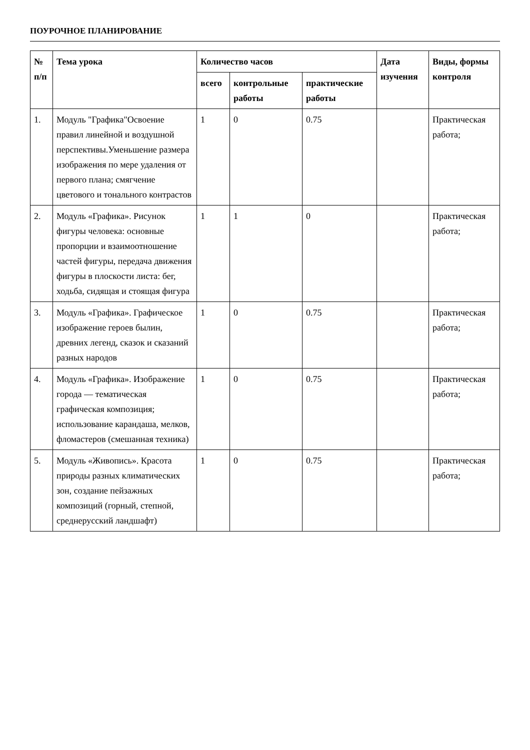ПОУРОЧНОЕ ПЛАНИРОВАНИЕ
| № п/п | Тема урока | Количество часов | | | Дата изучения | Виды, формы контроля |
| --- | --- | --- | --- | --- | --- | --- |
| | | всего | контрольные работы | практические работы | | |
| 1. | Модуль "Графика"Освоение правил линейной и воздушной перспективы.Уменьшение размера изображения по мере удаления от первого плана; смягчение цветового и тонального контрастов | 1 | 0 | 0.75 | | Практическая работа; |
| 2. | Модуль «Графика». Рисунок фигуры человека: основные пропорции и взаимоотношение частей фигуры, передача движения фигуры в плоскости листа: бег, ходьба, сидящая и стоящая фигура | 1 | 1 | 0 | | Практическая работа; |
| 3. | Модуль «Графика». Графическое изображение героев былин, древних легенд, сказок и сказаний разных народов | 1 | 0 | 0.75 | | Практическая работа; |
| 4. | Модуль «Графика». Изображение города — тематическая графическая композиция; использование карандаша, мелков, фломастеров (смешанная техника) | 1 | 0 | 0.75 | | Практическая работа; |
| 5. | Модуль «Живопись». Красота природы разных климатических зон, создание пейзажных композиций (горный, степной, среднерусский ландшафт) | 1 | 0 | 0.75 | | Практическая работа; |